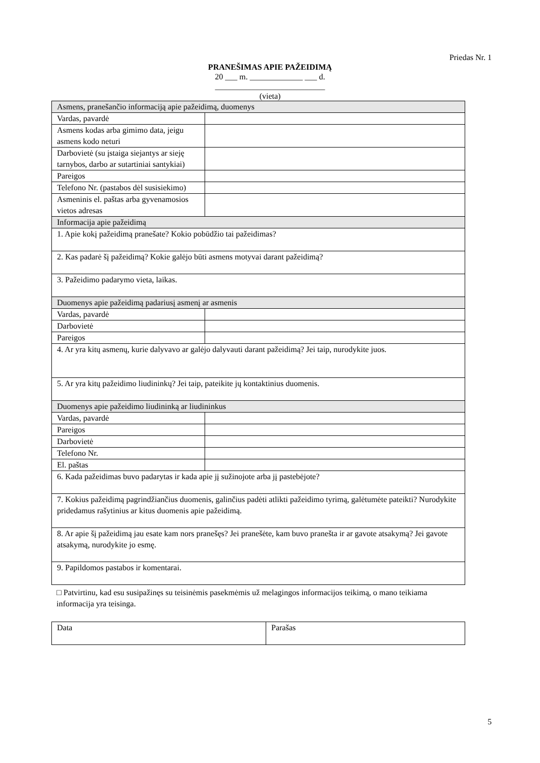Priedas Nr. 1
PRANEŠIMAS APIE PAŽEIDIMĄ
20 ___ m. _____________ ___ d.
___________________________
(vieta)
| Asmens, pranešančio informaciją apie pažeidimą, duomenys | |
| Vardas, pavardė | |
| Asmens kodas arba gimimo data, jeigu asmens kodo neturi | |
| Darbovietė (su įstaiga siejantys ar sieję tarnybos, darbo ar sutartiniai santykiai) | |
| Pareigos | |
| Telefono Nr. (pastabos dėl susisiekimo) | |
| Asmeninis el. paštas arba gyvenamosios vietos adresas | |
| Informacija apie pažeidimą | |
| 1. Apie kokį pažeidimą pranešate? Kokio pobūdžio tai pažeidimas? | |
| 2. Kas padarė šį pažeidimą? Kokie galėjo būti asmens motyvai darant pažeidimą? | |
| 3. Pažeidimo padarymo vieta, laikas. | |
| Duomenys apie pažeidimą padariusį asmenį ar asmenis | |
| Vardas, pavardė | |
| Darbovietė | |
| Pareigos | |
| 4. Ar yra kitų asmenų, kurie dalyvavo ar galėjo dalyvauti darant pažeidimą? Jei taip, nurodykite juos. | |
| 5. Ar yra kitų pažeidimo liudininkų? Jei taip, pateikite jų kontaktinius duomenis. | |
| Duomenys apie pažeidimo liudininką ar liudininkus | |
| Vardas, pavardė | |
| Pareigos | |
| Darbovietė | |
| Telefono Nr. | |
| El. paštas | |
| 6. Kada pažeidimas buvo padarytas ir kada apie jį sužinojote arba jį pastebėjote? | |
| 7. Kokius pažeidimą pagrindžiančius duomenis, galinčius padėti atlikti pažeidimo tyrimą, galėtumėte pateikti? Nurodykite pridedamus rašytinius ar kitus duomenis apie pažeidimą. | |
| 8. Ar apie šį pažeidimą jau esate kam nors pranešęs? Jei pranešėte, kam buvo pranešta ir ar gavote atsakymą? Jei gavote atsakymą, nurodykite jo esmę. | |
| 9. Papildomos pastabos ir komentarai. | |
□ Patvirtinu, kad esu susipažinęs su teisinėmis pasekmėmis už melagingos informacijos teikimą, o mano teikiama informacija yra teisinga.
| Data | Parašas |
5